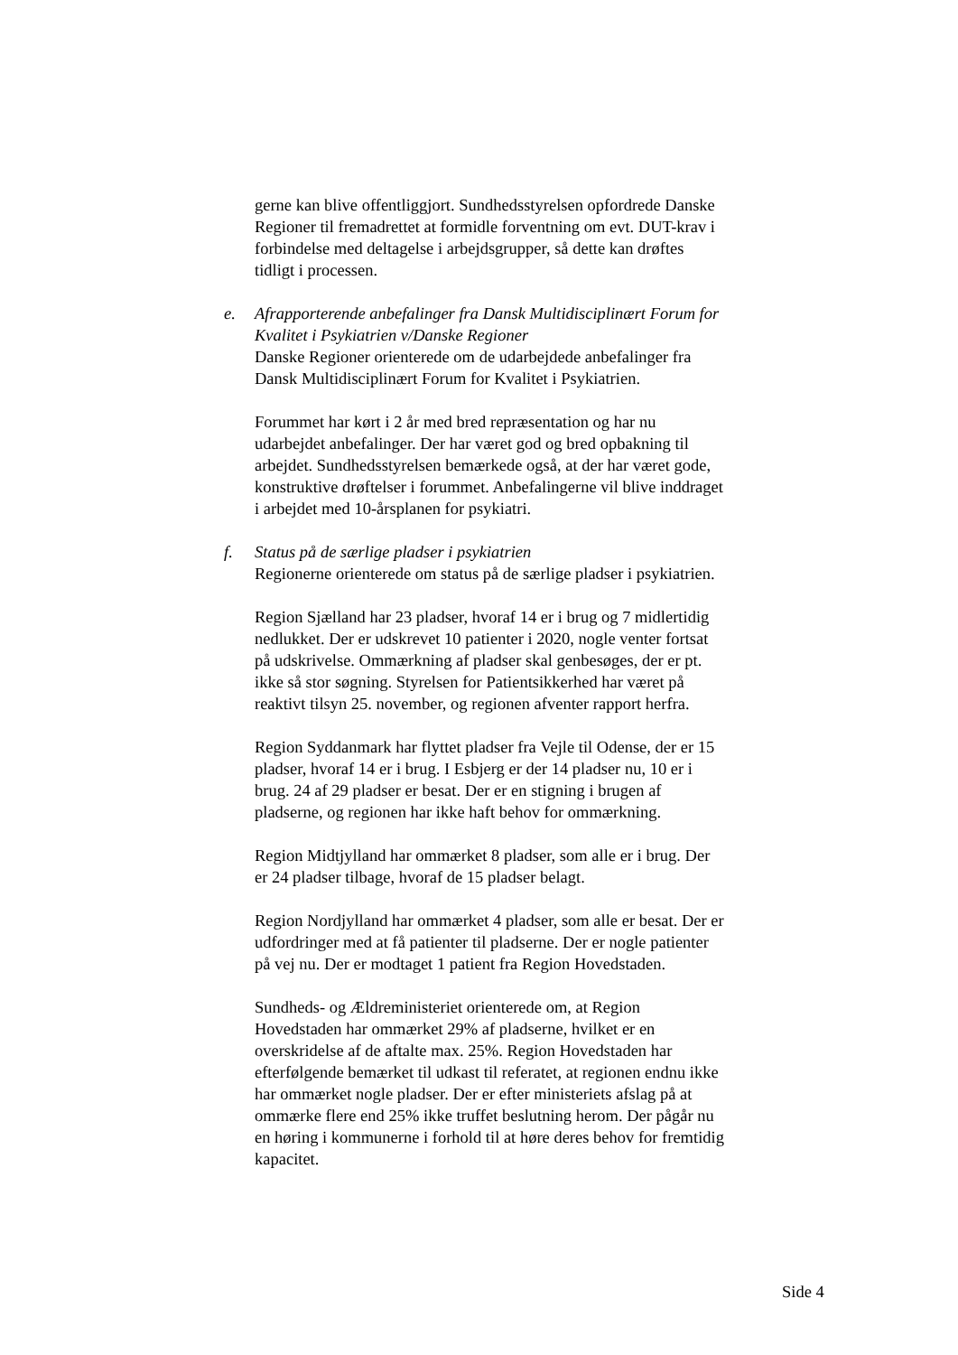gerne kan blive offentliggjort. Sundhedsstyrelsen opfordrede Danske Regioner til fremadrettet at formidle forventning om evt. DUT-krav i forbindelse med deltagelse i arbejdsgrupper, så dette kan drøftes tidligt i processen.
e. Afrapporterende anbefalinger fra Dansk Multidisciplinært Forum for Kvalitet i Psykiatrien v/Danske Regioner
Danske Regioner orienterede om de udarbejdede anbefalinger fra Dansk Multidisciplinært Forum for Kvalitet i Psykiatrien.
Forummet har kørt i 2 år med bred repræsentation og har nu udarbejdet anbefalinger. Der har været god og bred opbakning til arbejdet. Sundhedsstyrelsen bemærkede også, at der har været gode, konstruktive drøftelser i forummet. Anbefalingerne vil blive inddraget i arbejdet med 10-årsplanen for psykiatri.
f. Status på de særlige pladser i psykiatrien
Regionerne orienterede om status på de særlige pladser i psykiatrien.
Region Sjælland har 23 pladser, hvoraf 14 er i brug og 7 midlertidig nedlukket. Der er udskrevet 10 patienter i 2020, nogle venter fortsat på udskrivelse. Ommærkning af pladser skal genbesøges, der er pt. ikke så stor søgning. Styrelsen for Patientsikkerhed har været på reaktivt tilsyn 25. november, og regionen afventer rapport herfra.
Region Syddanmark har flyttet pladser fra Vejle til Odense, der er 15 pladser, hvoraf 14 er i brug. I Esbjerg er der 14 pladser nu, 10 er i brug. 24 af 29 pladser er besat. Der er en stigning i brugen af pladserne, og regionen har ikke haft behov for ommærkning.
Region Midtjylland har ommærket 8 pladser, som alle er i brug. Der er 24 pladser tilbage, hvoraf de 15 pladser belagt.
Region Nordjylland har ommærket 4 pladser, som alle er besat. Der er udfordringer med at få patienter til pladserne. Der er nogle patienter på vej nu. Der er modtaget 1 patient fra Region Hovedstaden.
Sundheds- og Ældreministeriet orienterede om, at Region Hovedstaden har ommærket 29% af pladserne, hvilket er en overskridelse af de aftalte max. 25%. Region Hovedstaden har efterfølgende bemærket til udkast til referatet, at regionen endnu ikke har ommærket nogle pladser. Der er efter ministeriets afslag på at ommærke flere end 25% ikke truffet beslutning herom. Der pågår nu en høring i kommunerne i forhold til at høre deres behov for fremtidig kapacitet.
Side 4